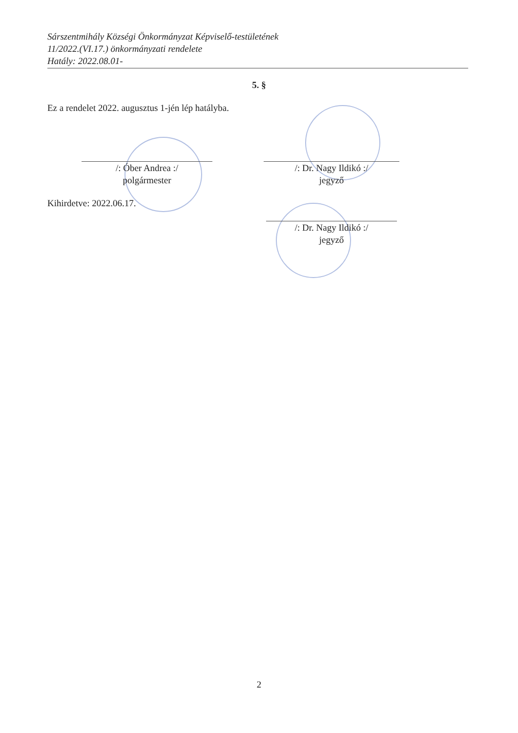Sárszentmihály Községi Önkormányzat Képviselő-testületének
11/2022.(VI.17.) önkormányzati rendelete
Hatály: 2022.08.01-
5. §
Ez a rendelet 2022. augusztus 1-jén lép hatályba.
/: Óber Andrea :/
polgármester
/: Dr. Nagy Ildikó :/
jegyző
Kihirdetve: 2022.06.17.
/: Dr. Nagy Ildikó :/
jegyző
2